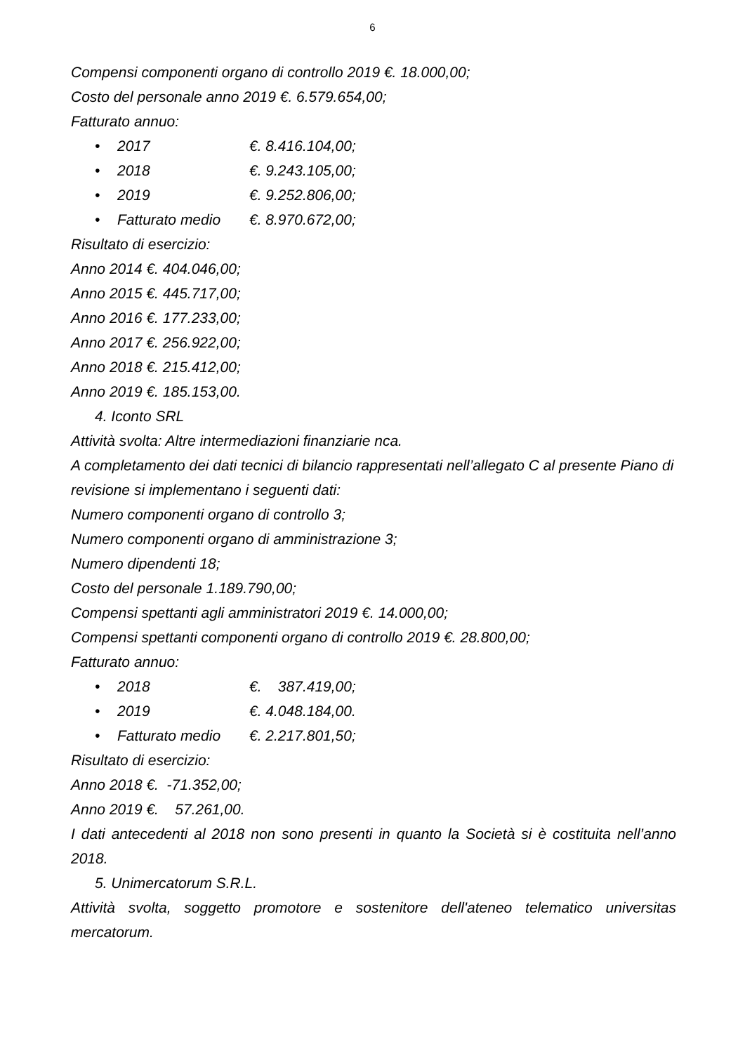6
Compensi componenti organo di controllo 2019 €. 18.000,00;
Costo del personale anno 2019 €. 6.579.654,00;
Fatturato annuo:
• 2017 €. 8.416.104,00;
• 2018 €. 9.243.105,00;
• 2019 €. 9.252.806,00;
• Fatturato medio €. 8.970.672,00;
Risultato di esercizio:
Anno 2014 €. 404.046,00;
Anno 2015 €. 445.717,00;
Anno 2016 €. 177.233,00;
Anno 2017 €. 256.922,00;
Anno 2018 €. 215.412,00;
Anno 2019 €. 185.153,00.
4. Iconto SRL
Attività svolta: Altre intermediazioni finanziarie nca.
A completamento dei dati tecnici di bilancio rappresentati nell’allegato C al presente Piano di revisione si implementano i seguenti dati:
Numero componenti organo di controllo 3;
Numero componenti organo di amministrazione 3;
Numero dipendenti 18;
Costo del personale 1.189.790,00;
Compensi spettanti agli amministratori 2019 €. 14.000,00;
Compensi spettanti componenti organo di controllo 2019 €. 28.800,00;
Fatturato annuo:
• 2018 €. 387.419,00;
• 2019 €. 4.048.184,00.
• Fatturato medio €. 2.217.801,50;
Risultato di esercizio:
Anno 2018 €. -71.352,00;
Anno 2019 €. 57.261,00.
I dati antecedenti al 2018 non sono presenti in quanto la Società si è costituita nell’anno 2018.
5. Unimercatorum S.R.L.
Attività svolta, soggetto promotore e sostenitore dell'ateneo telematico universitas mercatorum.